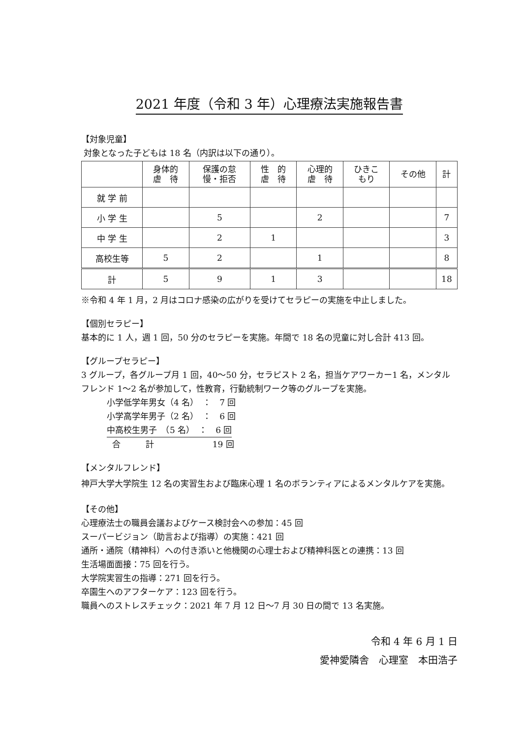2021 年度（令和 3 年）心理療法実施報告書
【対象児童】
対象となった子どもは 18 名（内訳は以下の通り）。
| | 身体的 虐 待 | 保護の怠 慢・拒否 | 性 的 虐 待 | 心理的 虐 待 | ひきこ もり | その他 | 計 |
| --- | --- | --- | --- | --- | --- | --- | --- |
| 就 学 前 | | | | | | | |
| 小 学 生 | | 5 | | 2 | | | 7 |
| 中 学 生 | | 2 | 1 | | | | 3 |
| 高校生等 | 5 | 2 | | 1 | | | 8 |
| 計 | 5 | 9 | 1 | 3 | | | 18 |
※令和 4 年 1 月，2 月はコロナ感染の広がりを受けてセラピーの実施を中止しました。
【個別セラピー】
基本的に 1 人，週 1 回，50 分のセラピーを実施。年間で 18 名の児童に対し合計 413 回。
【グループセラピー】
3 グループ，各グループ月 1 回，40～50 分，セラピスト 2 名，担当ケアワーカー1 名，メンタルフレンド 1～2 名が参加して，性教育，行動統制ワーク等のグループを実施。
小学低学年男女（4 名）　：　7 回
小学高学年男子（2 名）　：　6 回
中高校生男子　（5 名）　：　6 回
合　　　計　　　　　　　19 回
【メンタルフレンド】
神戸大学大学院生 12 名の実習生および臨床心理 1 名のボランティアによるメンタルケアを実施。
【その他】
心理療法士の職員会議およびケース検討会への参加：45 回
スーパービジョン（助言および指導）の実施：421 回
通所・通院（精神科）への付き添いと他機関の心理士および精神科医との連携：13 回
生活場面面接：75 回を行う。
大学院実習生の指導：271 回を行う。
卒園生へのアフターケア：123 回を行う。
職員へのストレスチェック：2021 年 7 月 12 日～7 月 30 日の間で 13 名実施。
令和 4 年 6 月 1 日
愛神愛隣舎　心理室　本田浩子